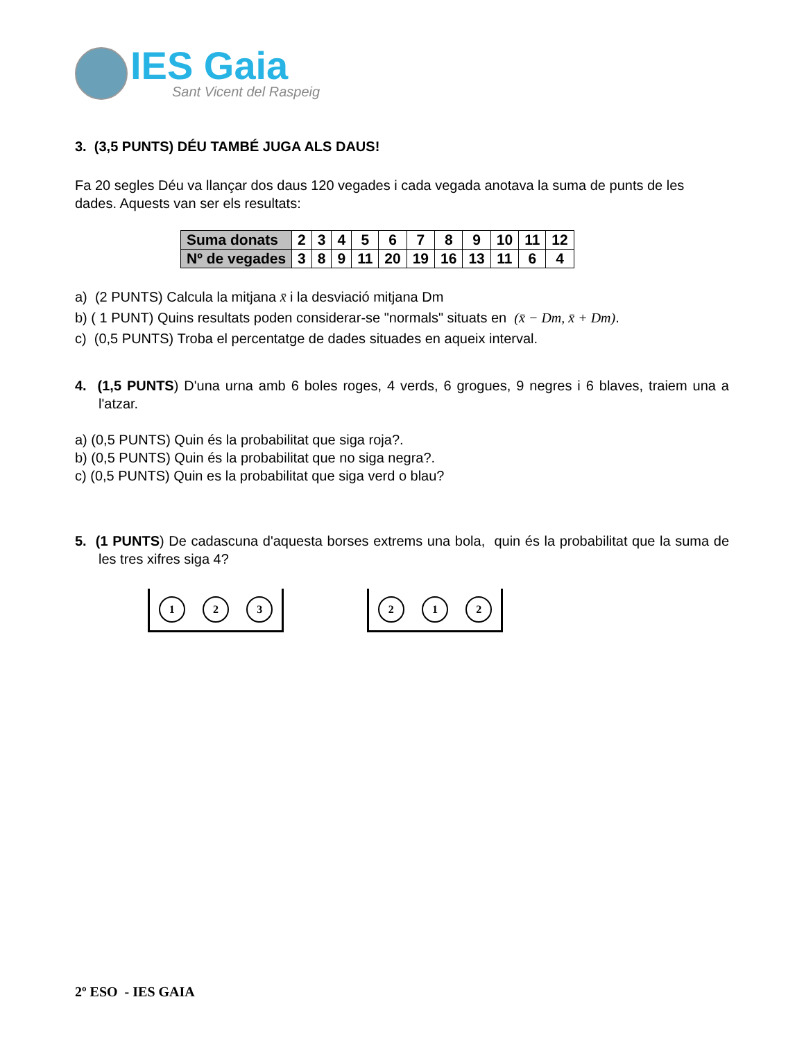IES Gaia
Sant Vicent del Raspeig
3. (3,5 PUNTS) DÉU TAMBÉ JUGA ALS DAUS!
Fa 20 segles Déu va llançar dos daus 120 vegades i cada vegada anotava la suma de punts de les dades. Aquests van ser els resultats:
| Suma donats | 2 | 3 | 4 | 5 | 6 | 7 | 8 | 9 | 10 | 11 | 12 |
| Nº de vegades | 3 | 8 | 9 | 11 | 20 | 19 | 16 | 13 | 11 | 6 | 4 |
a) (2 PUNTS) Calcula la mitjana x̄ i la desviació mitjana Dm
b) ( 1 PUNT) Quins resultats poden considerar-se "normals" situats en (x̄ − Dm, x̄ + Dm).
c) (0,5 PUNTS) Troba el percentatge de dades situades en aqueix interval.
4. (1,5 PUNTS) D'una urna amb 6 boles roges, 4 verds, 6 grogues, 9 negres i 6 blaves, traiem una a l'atzar.
a) (0,5 PUNTS) Quin és la probabilitat que siga roja?.
b) (0,5 PUNTS) Quin és la probabilitat que no siga negra?.
c) (0,5 PUNTS) Quin es la probabilitat que siga verd o blau?
5. (1 PUNTS) De cadascuna d'aquesta borses extrems una bola, quin és la probabilitat que la suma de les tres xifres siga 4?
1 2 3 2 1 2
2º ESO - IES GAIA